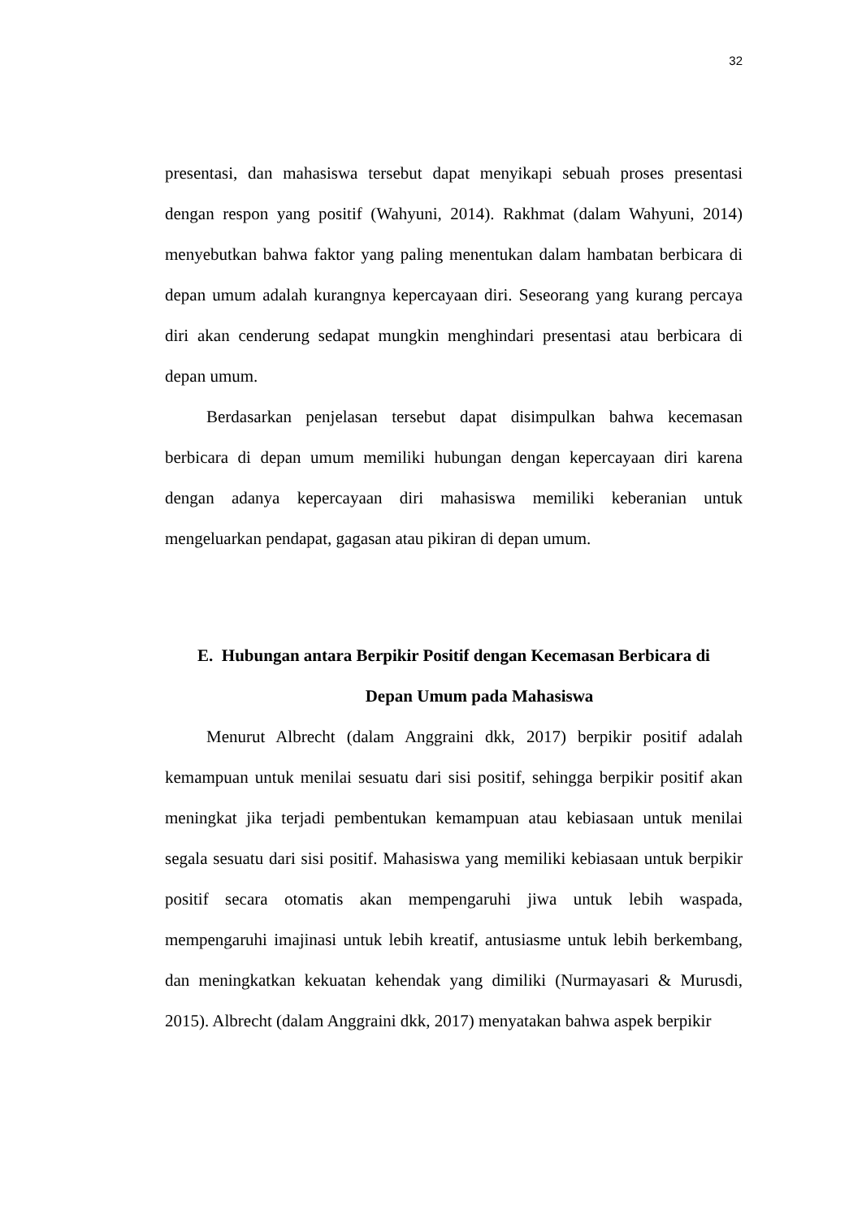32
presentasi, dan mahasiswa tersebut dapat menyikapi sebuah proses presentasi dengan respon yang positif (Wahyuni, 2014). Rakhmat (dalam Wahyuni, 2014) menyebutkan bahwa faktor yang paling menentukan dalam hambatan berbicara di depan umum adalah kurangnya kepercayaan diri. Seseorang yang kurang percaya diri akan cenderung sedapat mungkin menghindari presentasi atau berbicara di depan umum.
Berdasarkan penjelasan tersebut dapat disimpulkan bahwa kecemasan berbicara di depan umum memiliki hubungan dengan kepercayaan diri karena dengan adanya kepercayaan diri mahasiswa memiliki keberanian untuk mengeluarkan pendapat, gagasan atau pikiran di depan umum.
E. Hubungan antara Berpikir Positif dengan Kecemasan Berbicara di
Depan Umum pada Mahasiswa
Menurut Albrecht (dalam Anggraini dkk, 2017) berpikir positif adalah kemampuan untuk menilai sesuatu dari sisi positif, sehingga berpikir positif akan meningkat jika terjadi pembentukan kemampuan atau kebiasaan untuk menilai segala sesuatu dari sisi positif. Mahasiswa yang memiliki kebiasaan untuk berpikir positif secara otomatis akan mempengaruhi jiwa untuk lebih waspada, mempengaruhi imajinasi untuk lebih kreatif, antusiasme untuk lebih berkembang, dan meningkatkan kekuatan kehendak yang dimiliki (Nurmayasari & Murusdi, 2015). Albrecht (dalam Anggraini dkk, 2017) menyatakan bahwa aspek berpikir